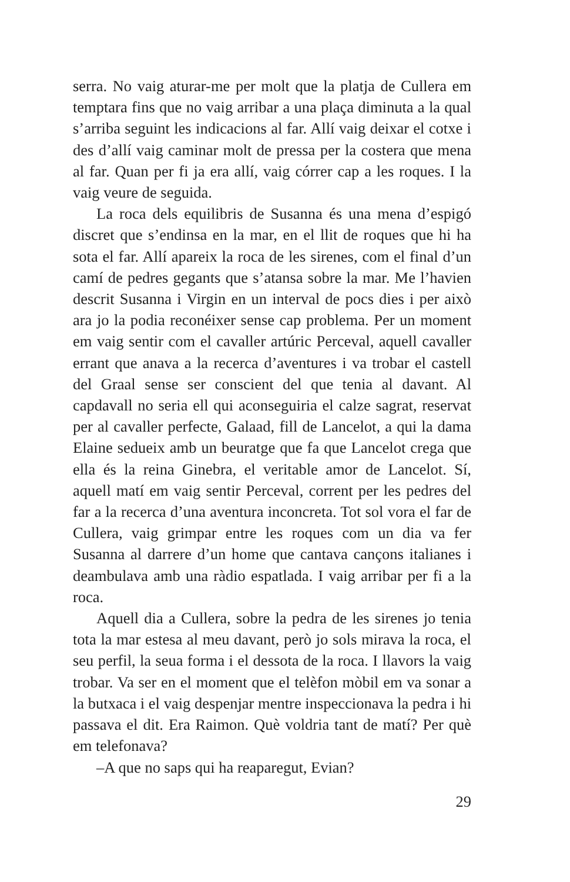serra. No vaig aturar-me per molt que la platja de Cullera em temptara fins que no vaig arribar a una plaça diminuta a la qual s’arriba seguint les indicacions al far. Allí vaig deixar el cotxe i des d’allí vaig caminar molt de pressa per la costera que mena al far. Quan per fi ja era allí, vaig córrer cap a les roques. I la vaig veure de seguida.
La roca dels equilibris de Susanna és una mena d’espigó discret que s’endinsa en la mar, en el llit de roques que hi ha sota el far. Allí apareix la roca de les sirenes, com el final d’un camí de pedres gegants que s’atansa sobre la mar. Me l’havien descrit Susanna i Virgin en un interval de pocs dies i per això ara jo la podia reconéixer sense cap problema. Per un moment em vaig sentir com el cavaller artúric Perceval, aquell cavaller errant que anava a la recerca d’aventures i va trobar el castell del Graal sense ser conscient del que tenia al davant. Al capdavall no seria ell qui aconseguiria el calze sagrat, reservat per al cavaller perfecte, Galaad, fill de Lancelot, a qui la dama Elaine sedueix amb un beuratge que fa que Lancelot crega que ella és la reina Ginebra, el veritable amor de Lancelot. Sí, aquell matí em vaig sentir Perceval, corrent per les pedres del far a la recerca d’una aventura inconcreta. Tot sol vora el far de Cullera, vaig grimpar entre les roques com un dia va fer Susanna al darrere d’un home que cantava cançons italianes i deambulava amb una ràdio espatlada. I vaig arribar per fi a la roca.
Aquell dia a Cullera, sobre la pedra de les sirenes jo tenia tota la mar estesa al meu davant, però jo sols mirava la roca, el seu perfil, la seua forma i el dessota de la roca. I llavors la vaig trobar. Va ser en el moment que el telèfon mòbil em va sonar a la butxaca i el vaig despenjar mentre inspeccionava la pedra i hi passava el dit. Era Raimon. Què voldria tant de matí? Per què em telefonava?
–A que no saps qui ha reaparegut, Evian?
29